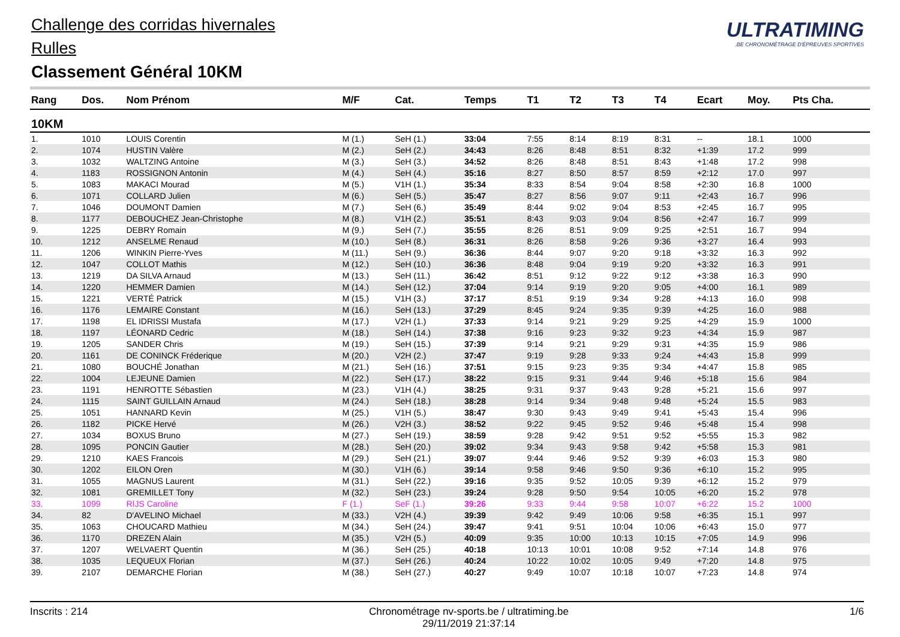Challenge des corridas hivernales
Rulles
Classement Général 10KM
ULTRATIMING.BE CHRONOMÉTRAGE D'ÉPREUVES SPORTIVES
| Rang | Dos. | Nom Prénom | M/F | Cat. | Temps | T1 | T2 | T3 | T4 | Ecart | Moy. | Pts Cha. |
| --- | --- | --- | --- | --- | --- | --- | --- | --- | --- | --- | --- | --- |
| 10KM | | | | | | | | | | | | |
| 1. | 1010 | LOUIS Corentin | M (1.) | SeH (1.) | 33:04 | 7:55 | 8:14 | 8:19 | 8:31 | -- | 18.1 | 1000 |
| 2. | 1074 | HUSTIN Valère | M (2.) | SeH (2.) | 34:43 | 8:26 | 8:48 | 8:51 | 8:32 | +1:39 | 17.2 | 999 |
| 3. | 1032 | WALTZING Antoine | M (3.) | SeH (3.) | 34:52 | 8:26 | 8:48 | 8:51 | 8:43 | +1:48 | 17.2 | 998 |
| 4. | 1183 | ROSSIGNON Antonin | M (4.) | SeH (4.) | 35:16 | 8:27 | 8:50 | 8:57 | 8:59 | +2:12 | 17.0 | 997 |
| 5. | 1083 | MAKACI Mourad | M (5.) | V1H (1.) | 35:34 | 8:33 | 8:54 | 9:04 | 8:58 | +2:30 | 16.8 | 1000 |
| 6. | 1071 | COLLARD Julien | M (6.) | SeH (5.) | 35:47 | 8:27 | 8:56 | 9:07 | 9:11 | +2:43 | 16.7 | 996 |
| 7. | 1046 | DOUMONT Damien | M (7.) | SeH (6.) | 35:49 | 8:44 | 9:02 | 9:04 | 8:53 | +2:45 | 16.7 | 995 |
| 8. | 1177 | DEBOUCHEZ Jean-Christophe | M (8.) | V1H (2.) | 35:51 | 8:43 | 9:03 | 9:04 | 8:56 | +2:47 | 16.7 | 999 |
| 9. | 1225 | DEBRY Romain | M (9.) | SeH (7.) | 35:55 | 8:26 | 8:51 | 9:09 | 9:25 | +2:51 | 16.7 | 994 |
| 10. | 1212 | ANSELME Renaud | M (10.) | SeH (8.) | 36:31 | 8:26 | 8:58 | 9:26 | 9:36 | +3:27 | 16.4 | 993 |
| 11. | 1206 | WINKIN Pierre-Yves | M (11.) | SeH (9.) | 36:36 | 8:44 | 9:07 | 9:20 | 9:18 | +3:32 | 16.3 | 992 |
| 12. | 1047 | COLLOT Mathis | M (12.) | SeH (10.) | 36:36 | 8:48 | 9:04 | 9:19 | 9:20 | +3:32 | 16.3 | 991 |
| 13. | 1219 | DA SILVA Arnaud | M (13.) | SeH (11.) | 36:42 | 8:51 | 9:12 | 9:22 | 9:12 | +3:38 | 16.3 | 990 |
| 14. | 1220 | HEMMER Damien | M (14.) | SeH (12.) | 37:04 | 9:14 | 9:19 | 9:20 | 9:05 | +4:00 | 16.1 | 989 |
| 15. | 1221 | VERTÉ Patrick | M (15.) | V1H (3.) | 37:17 | 8:51 | 9:19 | 9:34 | 9:28 | +4:13 | 16.0 | 998 |
| 16. | 1176 | LEMAIRE Constant | M (16.) | SeH (13.) | 37:29 | 8:45 | 9:24 | 9:35 | 9:39 | +4:25 | 16.0 | 988 |
| 17. | 1198 | EL IDRISSI Mustafa | M (17.) | V2H (1.) | 37:33 | 9:14 | 9:21 | 9:29 | 9:25 | +4:29 | 15.9 | 1000 |
| 18. | 1197 | LÉONARD Cedric | M (18.) | SeH (14.) | 37:38 | 9:16 | 9:23 | 9:32 | 9:23 | +4:34 | 15.9 | 987 |
| 19. | 1205 | SANDER Chris | M (19.) | SeH (15.) | 37:39 | 9:14 | 9:21 | 9:29 | 9:31 | +4:35 | 15.9 | 986 |
| 20. | 1161 | DE CONINCK Fréderique | M (20.) | V2H (2.) | 37:47 | 9:19 | 9:28 | 9:33 | 9:24 | +4:43 | 15.8 | 999 |
| 21. | 1080 | BOUCHÉ Jonathan | M (21.) | SeH (16.) | 37:51 | 9:15 | 9:23 | 9:35 | 9:34 | +4:47 | 15.8 | 985 |
| 22. | 1004 | LEJEUNE Damien | M (22.) | SeH (17.) | 38:22 | 9:15 | 9:31 | 9:44 | 9:46 | +5:18 | 15.6 | 984 |
| 23. | 1191 | HENROTTE Sébastien | M (23.) | V1H (4.) | 38:25 | 9:31 | 9:37 | 9:43 | 9:28 | +5:21 | 15.6 | 997 |
| 24. | 1115 | SAINT GUILLAIN Arnaud | M (24.) | SeH (18.) | 38:28 | 9:14 | 9:34 | 9:48 | 9:48 | +5:24 | 15.5 | 983 |
| 25. | 1051 | HANNARD Kevin | M (25.) | V1H (5.) | 38:47 | 9:30 | 9:43 | 9:49 | 9:41 | +5:43 | 15.4 | 996 |
| 26. | 1182 | PICKE Hervé | M (26.) | V2H (3.) | 38:52 | 9:22 | 9:45 | 9:52 | 9:46 | +5:48 | 15.4 | 998 |
| 27. | 1034 | BOXUS Bruno | M (27.) | SeH (19.) | 38:59 | 9:28 | 9:42 | 9:51 | 9:52 | +5:55 | 15.3 | 982 |
| 28. | 1095 | PONCIN Gautier | M (28.) | SeH (20.) | 39:02 | 9:34 | 9:43 | 9:58 | 9:42 | +5:58 | 15.3 | 981 |
| 29. | 1210 | KAES Francois | M (29.) | SeH (21.) | 39:07 | 9:44 | 9:46 | 9:52 | 9:39 | +6:03 | 15.3 | 980 |
| 30. | 1202 | EILON Oren | M (30.) | V1H (6.) | 39:14 | 9:58 | 9:46 | 9:50 | 9:36 | +6:10 | 15.2 | 995 |
| 31. | 1055 | MAGNUS Laurent | M (31.) | SeH (22.) | 39:16 | 9:35 | 9:52 | 10:05 | 9:39 | +6:12 | 15.2 | 979 |
| 32. | 1081 | GREMILLET Tony | M (32.) | SeH (23.) | 39:24 | 9:28 | 9:50 | 9:54 | 10:05 | +6:20 | 15.2 | 978 |
| 33. | 1099 | RIJS Caroline | F (1.) | SeF (1.) | 39:26 | 9:33 | 9:44 | 9:58 | 10:07 | +6:22 | 15.2 | 1000 |
| 34. | 82 | D'AVELINO Michael | M (33.) | V2H (4.) | 39:39 | 9:42 | 9:49 | 10:06 | 9:58 | +6:35 | 15.1 | 997 |
| 35. | 1063 | CHOUCARD Mathieu | M (34.) | SeH (24.) | 39:47 | 9:41 | 9:51 | 10:04 | 10:06 | +6:43 | 15.0 | 977 |
| 36. | 1170 | DREZEN Alain | M (35.) | V2H (5.) | 40:09 | 9:35 | 10:00 | 10:13 | 10:15 | +7:05 | 14.9 | 996 |
| 37. | 1207 | WELVAERT Quentin | M (36.) | SeH (25.) | 40:18 | 10:13 | 10:01 | 10:08 | 9:52 | +7:14 | 14.8 | 976 |
| 38. | 1035 | LEQUEUX Florian | M (37.) | SeH (26.) | 40:24 | 10:22 | 10:02 | 10:05 | 9:49 | +7:20 | 14.8 | 975 |
| 39. | 2107 | DEMARCHE Florian | M (38.) | SeH (27.) | 40:27 | 9:49 | 10:07 | 10:18 | 10:07 | +7:23 | 14.8 | 974 |
Inscrits : 214 Chronométrage nv-sports.be / ultratiming.be
29/11/2019 21:37:14 1/6